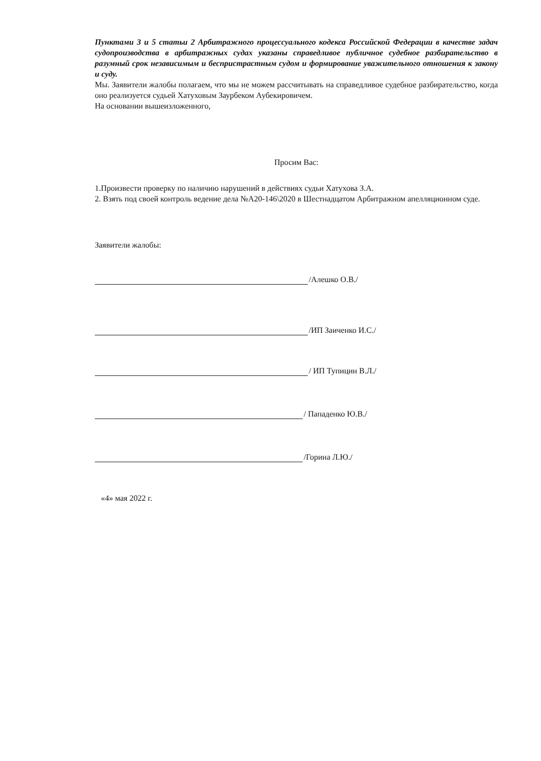Пунктами 3 и 5 статьи 2 Арбитражного процессуального кодекса Российской Федерации в качестве задач судопроизводства в арбитражных судах указаны справедливое публичное судебное разбирательство в разумный срок независимым и беспристрастным судом и формирование уважительного отношения к закону и суду.
Мы. Заявители жалобы полагаем, что мы не можем рассчитывать на справедливое судебное разбирательство, когда оно реализуется судьей Хатуховым Заурбеком Аубекировичем.
На основании вышеизложенного,
Просим Вас:
1.Произвести проверку по наличию нарушений в действиях судьи Хатухова З.А.
2. Взять под своей контроль ведение дела №А20-146\2020 в Шестнадцатом Арбитражном апелляционном суде.
Заявители жалобы:
/Алешко О.В./
/ИП Заиченко И.С./
/ ИП Тупицин В.Л./
/ Пападенко Ю.В./
/Горина Л.Ю./
«4» мая 2022 г.